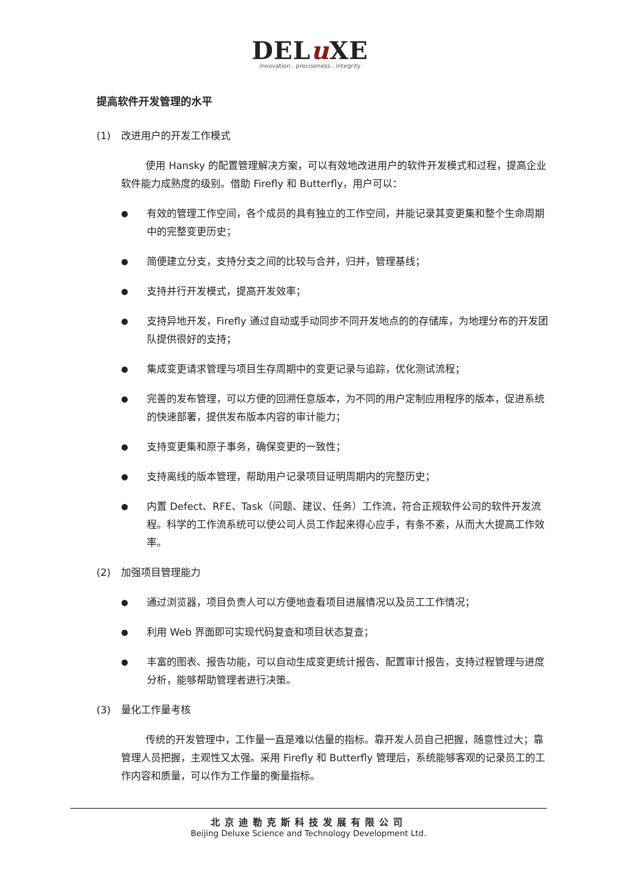DELu XE
innovation . preciseness . integrity
提高软件开发管理的水平
(1) 改进用户的开发工作模式
使用 Hansky 的配置管理解决方案，可以有效地改进用户的软件开发模式和过程，提高企业软件能力成熟度的级别。借助 Firefly 和 Butterfly，用户可以：
●
有效的管理工作空间，各个成员的具有独立的工作空间，并能记录其变更集和整个生命周期中的完整变更历史；
●
简便建立分支，支持分支之间的比较与合并，归并，管理基线；
●
支持并行开发模式，提高开发效率；
●
支持异地开发，Firefly 通过自动或手动同步不同开发地点的的存储库，为地理分布的开发团队提供很好的支持；
●
集成变更请求管理与项目生存周期中的变更记录与追踪，优化测试流程；
●
完善的发布管理，可以方便的回溯任意版本，为不同的用户定制应用程序的版本，促进系统的快速部署，提供发布版本内容的审计能力；
●
支持变更集和原子事务，确保变更的一致性；
●
支持离线的版本管理，帮助用户记录项目证明周期内的完整历史；
●
内置 Defect、RFE、Task（问题、建议、任务）工作流，符合正规软件公司的软件开发流程。科学的工作流系统可以使公司人员工作起来得心应手，有条不紊，从而大大提高工作效率。
(2) 加强项目管理能力
●
通过浏览器，项目负责人可以方便地查看项目进展情况以及员工工作情况；
●
利用 Web 界面即可实现代码复查和项目状态复查；
●
丰富的图表、报告功能，可以自动生成变更统计报告、配置审计报告，支持过程管理与进度分析，能够帮助管理者进行决策。
(3) 量化工作量考核
传统的开发管理中，工作量一直是难以估量的指标。靠开发人员自己把握，随意性过大；靠管理人员把握，主观性又太强。采用 Firefly 和 Butterfly 管理后，系统能够客观的记录员工的工作内容和质量，可以作为工作量的衡量指标。
北京迪勒克斯科技发展有限公司
Beijing Deluxe Science and Technology Development Ltd.